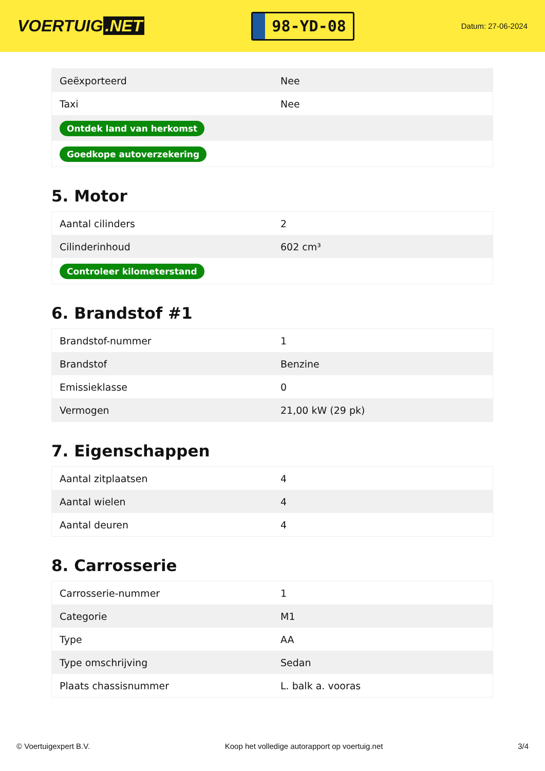VOERTUIG.NET
98-YD-08
Datum: 27-06-2024
| Geëxporteerd | Nee |
| Taxi | Nee |
| Ontdek land van herkomst | |
| Goedkope autoverzekering | |
5. Motor
| Aantal cilinders | 2 |
| Cilinderinhoud | 602 cm³ |
| Controleer kilometerstand | |
6. Brandstof #1
| Brandstof-nummer | 1 |
| Brandstof | Benzine |
| Emissieklasse | 0 |
| Vermogen | 21,00 kW (29 pk) |
7. Eigenschappen
| Aantal zitplaatsen | 4 |
| Aantal wielen | 4 |
| Aantal deuren | 4 |
8. Carrosserie
| Carrosserie-nummer | 1 |
| Categorie | M1 |
| Type | AA |
| Type omschrijving | Sedan |
| Plaats chassisnummer | L. balk a. vooras |
© Voertuigexpert B.V. Koop het volledige autorapport op voertuig.net 3/4